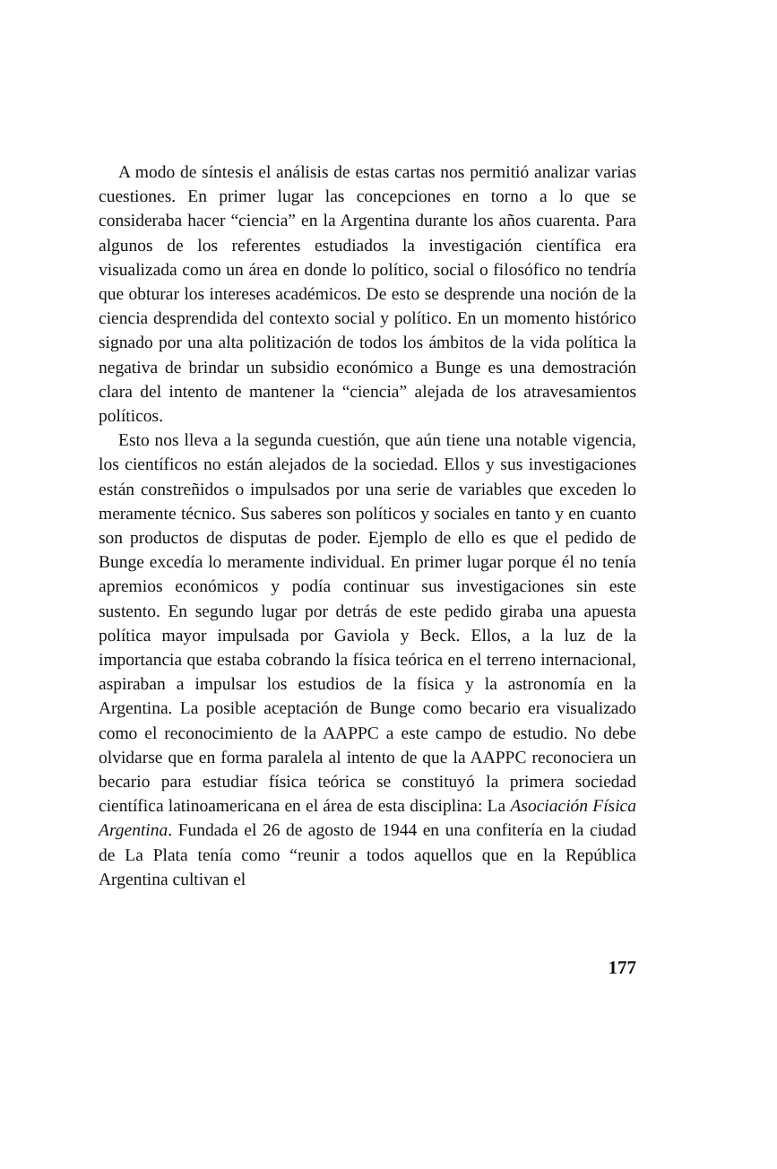A modo de síntesis el análisis de estas cartas nos permitió analizar varias cuestiones. En primer lugar las concepciones en torno a lo que se consideraba hacer “ciencia” en la Argentina durante los años cuarenta. Para algunos de los referentes estudiados la investigación científica era visualizada como un área en donde lo político, social o filosófico no tendría que obturar los intereses académicos. De esto se desprende una noción de la ciencia desprendida del contexto social y político. En un momento histórico signado por una alta politización de todos los ámbitos de la vida política la negativa de brindar un subsidio económico a Bunge es una demostración clara del intento de mantener la “ciencia” alejada de los atravesamientos políticos.
Esto nos lleva a la segunda cuestión, que aún tiene una notable vigencia, los científicos no están alejados de la sociedad. Ellos y sus investigaciones están constreñidos o impulsados por una serie de variables que exceden lo meramente técnico. Sus saberes son políticos y sociales en tanto y en cuanto son productos de disputas de poder. Ejemplo de ello es que el pedido de Bunge excedía lo meramente individual. En primer lugar porque él no tenía apremios económicos y podía continuar sus investigaciones sin este sustento. En segundo lugar por detrás de este pedido giraba una apuesta política mayor impulsada por Gaviola y Beck. Ellos, a la luz de la importancia que estaba cobrando la física teórica en el terreno internacional, aspiraban a impulsar los estudios de la física y la astronomía en la Argentina. La posible aceptación de Bunge como becario era visualizado como el reconocimiento de la AAPPC a este campo de estudio. No debe olvidarse que en forma paralela al intento de que la AAPPC reconociera un becario para estudiar física teórica se constituyó la primera sociedad científica latinoamericana en el área de esta disciplina: La Asociación Física Argentina. Fundada el 26 de agosto de 1944 en una confitería en la ciudad de La Plata tenía como “reunir a todos aquellos que en la República Argentina cultivan el
177